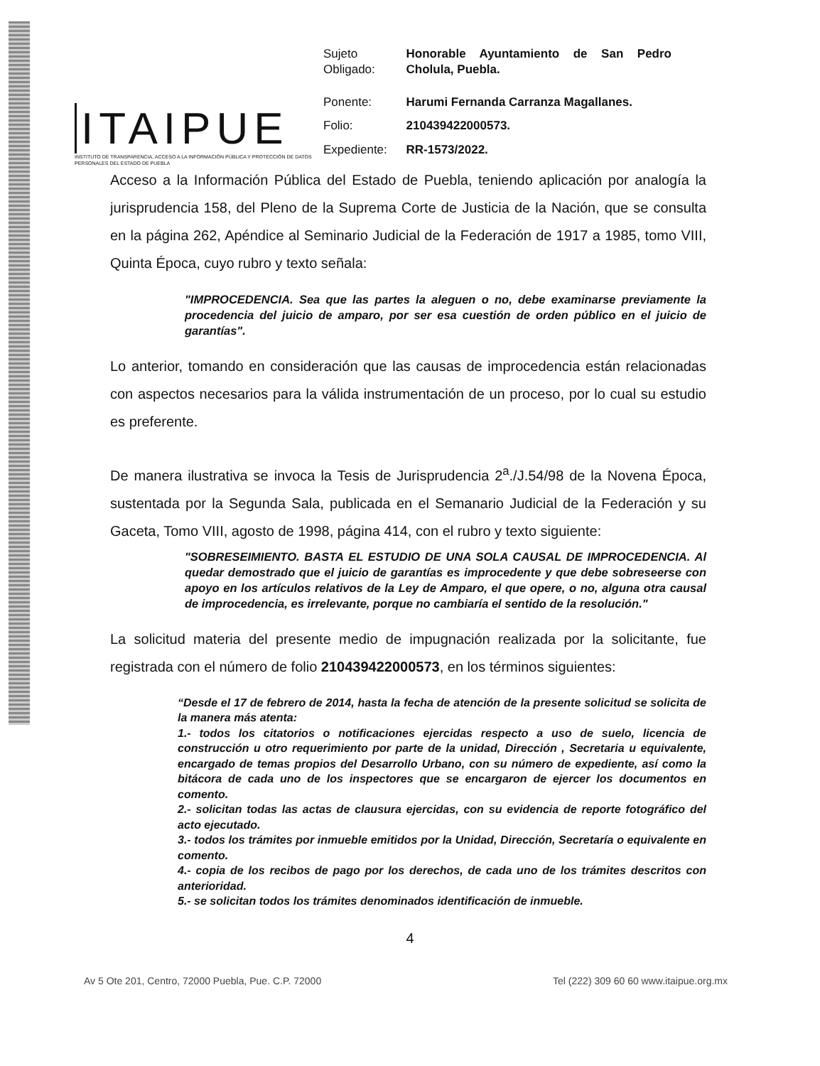ITAIPUE
INSTITUTO DE TRANSPARENCIA, ACCESO A LA INFORMACIÓN PÚBLICA Y PROTECCIÓN DE DATOS PERSONALES DEL ESTADO DE PUEBLA
| Sujeto Obligado: | Honorable Ayuntamiento de San Pedro Cholula, Puebla. |
| Ponente: | Harumi Fernanda Carranza Magallanes. |
| Folio: | 210439422000573. |
| Expediente: | RR-1573/2022. |
Acceso a la Información Pública del Estado de Puebla, teniendo aplicación por analogía la jurisprudencia 158, del Pleno de la Suprema Corte de Justicia de la Nación, que se consulta en la página 262, Apéndice al Seminario Judicial de la Federación de 1917 a 1985, tomo VIII, Quinta Época, cuyo rubro y texto señala:
"IMPROCEDENCIA. Sea que las partes la aleguen o no, debe examinarse previamente la procedencia del juicio de amparo, por ser esa cuestión de orden público en el juicio de garantías".
Lo anterior, tomando en consideración que las causas de improcedencia están relacionadas con aspectos necesarios para la válida instrumentación de un proceso, por lo cual su estudio es preferente.
De manera ilustrativa se invoca la Tesis de Jurisprudencia 2<sup>a</sup>./J.54/98 de la Novena Época, sustentada por la Segunda Sala, publicada en el Semanario Judicial de la Federación y su Gaceta, Tomo VIII, agosto de 1998, página 414, con el rubro y texto siguiente:
"SOBRESEIMIENTO. BASTA EL ESTUDIO DE UNA SOLA CAUSAL DE IMPROCEDENCIA. Al quedar demostrado que el juicio de garantías es improcedente y que debe sobreseerse con apoyo en los artículos relativos de la Ley de Amparo, el que opere, o no, alguna otra causal de improcedencia, es irrelevante, porque no cambiaría el sentido de la resolución."
La solicitud materia del presente medio de impugnación realizada por la solicitante, fue registrada con el número de folio 210439422000573, en los términos siguientes:
“Desde el 17 de febrero de 2014, hasta la fecha de atención de la presente solicitud se solicita de la manera más atenta:
1.- todos los citatorios o notificaciones ejercidas respecto a uso de suelo, licencia de construcción u otro requerimiento por parte de la unidad, Dirección , Secretaria u equivalente, encargado de temas propios del Desarrollo Urbano, con su número de expediente, así como la bitácora de cada uno de los inspectores que se encargaron de ejercer los documentos en comento.
2.- solicitan todas las actas de clausura ejercidas, con su evidencia de reporte fotográfico del acto ejecutado.
3.- todos los trámites por inmueble emitidos por la Unidad, Dirección, Secretaría o equivalente en comento.
4.- copia de los recibos de pago por los derechos, de cada uno de los trámites descritos con anterioridad.
5.- se solicitan todos los trámites denominados identificación de inmueble.
4
Av 5 Ote 201, Centro, 72000 Puebla, Pue. C.P. 72000 Tel (222) 309 60 60 www.itaipue.org.mx